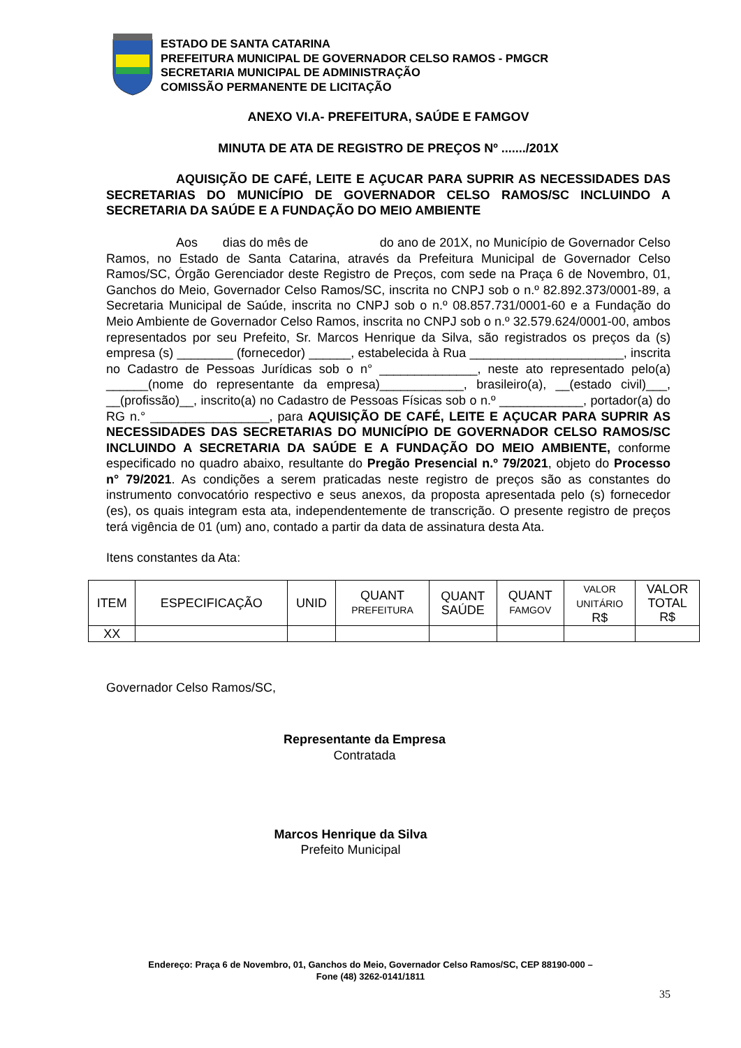ESTADO DE SANTA CATARINA
PREFEITURA MUNICIPAL DE GOVERNADOR CELSO RAMOS - PMGCR
SECRETARIA MUNICIPAL DE ADMINISTRAÇÃO
COMISSÃO PERMANENTE DE LICITAÇÃO
ANEXO VI.A- PREFEITURA, SAÚDE E FAMGOV
MINUTA DE ATA DE REGISTRO DE PREÇOS Nº ......./201X
AQUISIÇÃO DE CAFÉ, LEITE E AÇUCAR PARA SUPRIR AS NECESSIDADES DAS SECRETARIAS DO MUNICÍPIO DE GOVERNADOR CELSO RAMOS/SC INCLUINDO A SECRETARIA DA SAÚDE E A FUNDAÇÃO DO MEIO AMBIENTE
Aos dias do mês de do ano de 201X, no Município de Governador Celso Ramos, no Estado de Santa Catarina, através da Prefeitura Municipal de Governador Celso Ramos/SC, Órgão Gerenciador deste Registro de Preços, com sede na Praça 6 de Novembro, 01, Ganchos do Meio, Governador Celso Ramos/SC, inscrita no CNPJ sob o n.º 82.892.373/0001-89, a Secretaria Municipal de Saúde, inscrita no CNPJ sob o n.º 08.857.731/0001-60 e a Fundação do Meio Ambiente de Governador Celso Ramos, inscrita no CNPJ sob o n.º 32.579.624/0001-00, ambos representados por seu Prefeito, Sr. Marcos Henrique da Silva, são registrados os preços da (s) empresa (s) ________ (fornecedor) ______, estabelecida à Rua ______________________, inscrita no Cadastro de Pessoas Jurídicas sob o n° ______________, neste ato representado pelo(a) ______(nome do representante da empresa)____________, brasileiro(a), __(estado civil)___, __(profissão)__, inscrito(a) no Cadastro de Pessoas Físicas sob o n.º ____________, portador(a) do RG n.° _________________, para AQUISIÇÃO DE CAFÉ, LEITE E AÇUCAR PARA SUPRIR AS NECESSIDADES DAS SECRETARIAS DO MUNICÍPIO DE GOVERNADOR CELSO RAMOS/SC INCLUINDO A SECRETARIA DA SAÚDE E A FUNDAÇÃO DO MEIO AMBIENTE, conforme especificado no quadro abaixo, resultante do Pregão Presencial n.º 79/2021, objeto do Processo n° 79/2021. As condições a serem praticadas neste registro de preços são as constantes do instrumento convocatório respectivo e seus anexos, da proposta apresentada pelo (s) fornecedor (es), os quais integram esta ata, independentemente de transcrição. O presente registro de preços terá vigência de 01 (um) ano, contado a partir da data de assinatura desta Ata.
Itens constantes da Ata:
| ITEM | ESPECIFICAÇÃO | UNID | QUANT PREFEITURA | QUANT SAÚDE | QUANT FAMGOV | VALOR UNITÁRIO R$ | VALOR TOTAL R$ |
| --- | --- | --- | --- | --- | --- | --- | --- |
| XX | | | | | | | |
Governador Celso Ramos/SC,
Representante da Empresa
Contratada
Marcos Henrique da Silva
Prefeito Municipal
Endereço: Praça 6 de Novembro, 01, Ganchos do Meio, Governador Celso Ramos/SC, CEP 88190-000 –
Fone (48) 3262-0141/1811
35